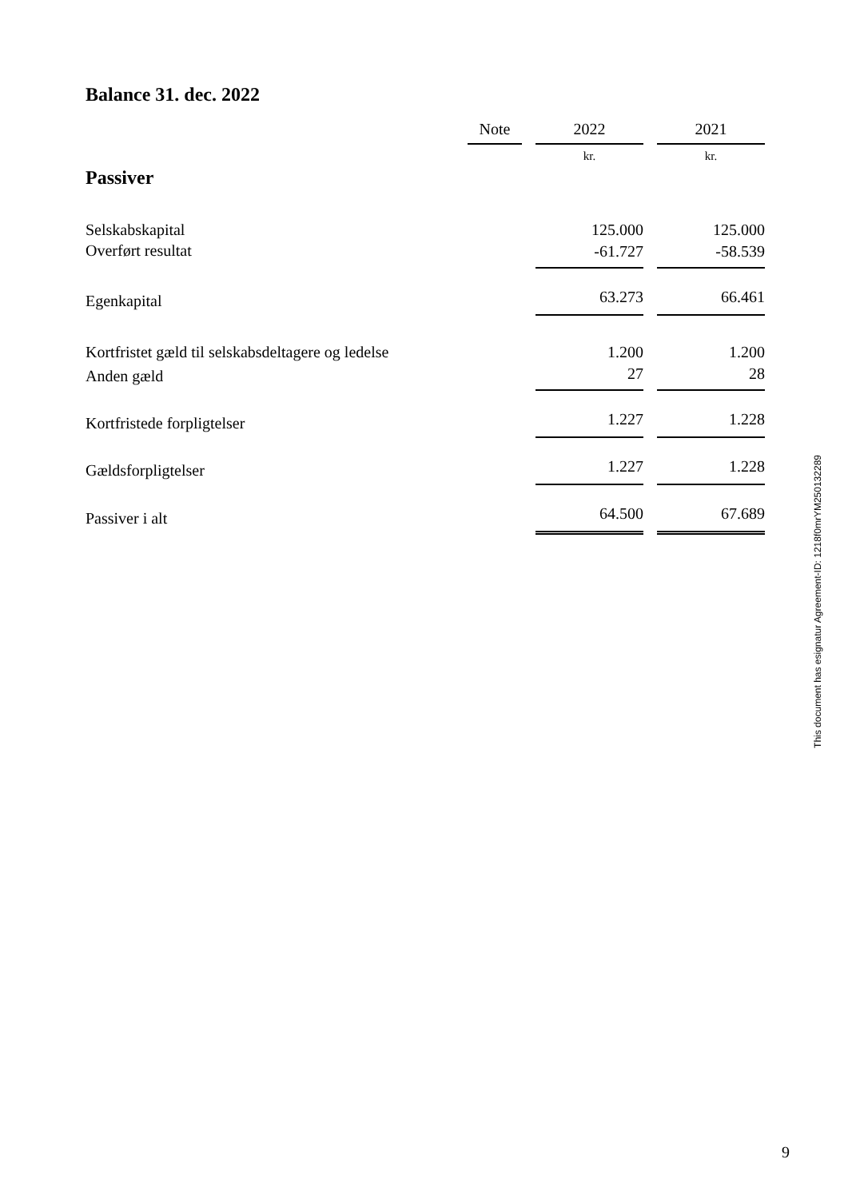Balance 31. dec. 2022
| | Note | | 2022 | | 2021 |
| --- | --- | --- | --- | --- | --- |
| Passiver | | | kr. | | kr. |
| Selskabskapital | | | 125.000 | | 125.000 |
| Overført resultat | | | -61.727 | | -58.539 |
| Egenkapital | | | 63.273 | | 66.461 |
| Kortfristet gæld til selskabsdeltagere og ledelse | | | 1.200 | | 1.200 |
| Anden gæld | | | 27 | | 28 |
| Kortfristede forpligtelser | | | 1.227 | | 1.228 |
| Gældsforpligtelser | | | 1.227 | | 1.228 |
| Passiver i alt | | | 64.500 | | 67.689 |
This document has esignatur Agreement-ID: 1218f0mrYM250132289
9